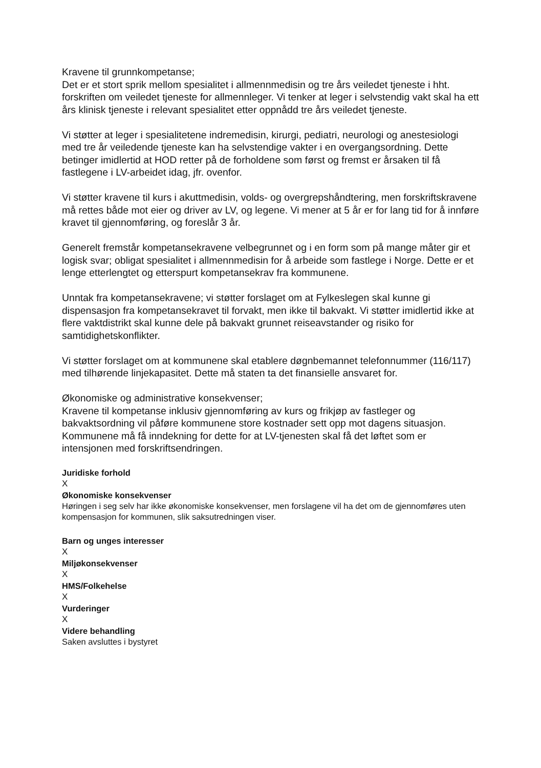Kravene til grunnkompetanse;
Det er et stort sprik mellom spesialitet i allmennmedisin og tre års veiledet tjeneste i hht. forskriften om veiledet tjeneste for allmennleger. Vi tenker at leger i selvstendig vakt skal ha ett års klinisk tjeneste i relevant spesialitet etter oppnådd tre års veiledet tjeneste.
Vi støtter at leger i spesialitetene indremedisin, kirurgi, pediatri, neurologi og anestesiologi med tre år veiledende tjeneste kan ha selvstendige vakter i en overgangsordning. Dette betinger imidlertid at HOD retter på de forholdene som først og fremst er årsaken til få fastlegene i LV-arbeidet idag, jfr. ovenfor.
Vi støtter kravene til kurs i akuttmedisin, volds- og overgrepshåndtering, men forskriftskravene må rettes både mot eier og driver av LV, og legene. Vi mener at 5 år er for lang tid for å innføre kravet til gjennomføring, og foreslår 3 år.
Generelt fremstår kompetansekravene velbegrunnet og i en form som på mange måter gir et logisk svar; obligat spesialitet i allmennmedisin for å arbeide som fastlege i Norge. Dette er et lenge etterlengtet og etterspurt kompetansekrav fra kommunene.
Unntak fra kompetansekravene; vi støtter forslaget om at Fylkeslegen skal kunne gi dispensasjon fra kompetansekravet til forvakt, men ikke til bakvakt. Vi støtter imidlertid ikke at flere vaktdistrikt skal kunne dele på bakvakt grunnet reiseavstander og risiko for samtidighetskonflikter.
Vi støtter forslaget om at kommunene skal etablere døgnbemannet telefonnummer (116/117) med tilhørende linjekapasitet. Dette må staten ta det finansielle ansvaret for.
Økonomiske og administrative konsekvenser;
Kravene til kompetanse inklusiv gjennomføring av kurs og frikjøp av fastleger og bakvaktsordning vil påføre kommunene store kostnader sett opp mot dagens situasjon. Kommunene må få inndekning for dette for at LV-tjenesten skal få det løftet som er intensjonen med forskriftsendringen.
Juridiske forhold
X
Økonomiske konsekvenser
Høringen i seg selv har ikke økonomiske konsekvenser, men forslagene vil ha det om de gjennomføres uten kompensasjon for kommunen, slik saksutredningen viser.
Barn og unges interesser
X
Miljøkonsekvenser
X
HMS/Folkehelse
X
Vurderinger
X
Videre behandling
Saken avsluttes i bystyret